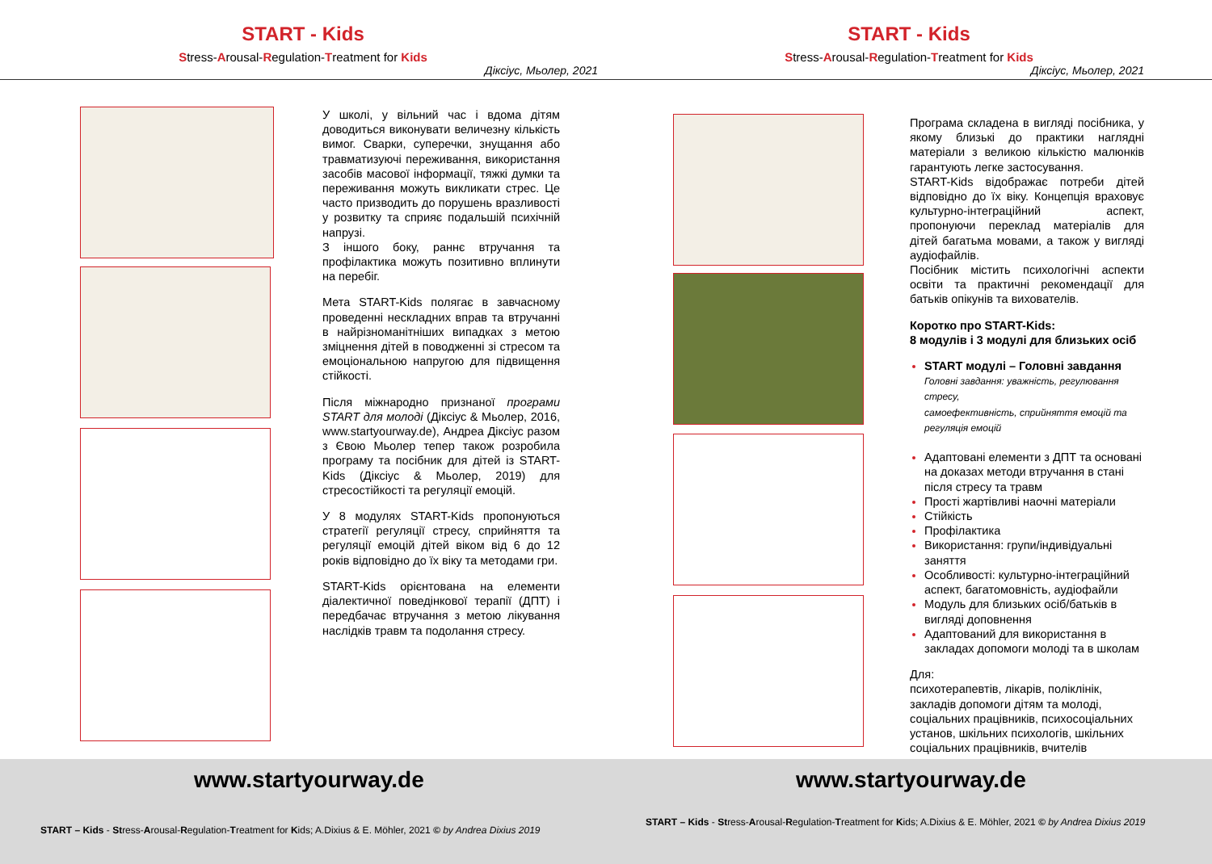START - Kids
Stress-Arousal-Regulation-Treatment for Kids
Діксіус, Мьолер, 2021
У школі, у вільний час і вдома дітям доводиться виконувати величезну кількість вимог. Сварки, суперечки, знущання або травматизуючі переживання, використання засобів масової інформації, тяжкі думки та переживання можуть викликати стрес. Це часто призводить до порушень вразливості у розвитку та сприяє подальшій психічній напрузі.
З іншого боку, раннє втручання та профілактика можуть позитивно вплинути на перебіг.
Мета START-Kids полягає в завчасному проведенні нескладних вправ та втручанні в найрізноманітніших випадках з метою зміцнення дітей в поводженні зі стресом та емоціональною напругою для підвищення стійкості.
Після міжнародно признаної програми START для молоді (Діксіус & Мьолер, 2016, www.startyourway.de), Андреа Діксіус разом з Євою Мьолер тепер також розробила програму та посібник для дітей із START-Kids (Діксіус & Мьолер, 2019) для стресостійкості та регуляції емоцій.
У 8 модулях START-Kids пропонуються стратегії регуляції стресу, сприйняття та регуляції емоцій дітей віком від 6 до 12 років відповідно до їх віку та методами гри.
START-Kids орієнтована на елементи діалектичної поведінкової терапії (ДПТ) і передбачає втручання з метою лікування наслідків травм та подолання стресу.
START - Kids
Stress-Arousal-Regulation-Treatment for Kids
Діксіус, Мьолер, 2021
Програма складена в вигляді посібника, у якому близькі до практики наглядні матеріали з великою кількістю малюнків гарантують легке застосування.
START-Kids відображає потреби дітей відповідно до їх віку. Концепція враховує культурно-інтеграційний аспект, пропонуючи переклад матеріалів для дітей багатьма мовами, а також у вигляді аудіофайлів.
Посібник містить психологічні аспекти освіти та практичні рекомендації для батьків опікунів та вихователів.
Коротко про START-Kids:
8 модулів і 3 модулі для близьких осіб
START модулі – Головні завдання
Головні завдання: уважність, регулювання стресу,
самоефективність, сприйняття емоцій та регуляція емоцій
Адаптовані елементи з ДПТ та основані на доказах методи втручання в стані після стресу та травм
Прості жартівливі наочні матеріали
Стійкість
Профілактика
Використання: групи/індивідуальні заняття
Особливості: культурно-інтеграційний аспект, багатомовність, аудіофайли
Модуль для близьких осіб/батьків в вигляді доповнення
Адаптований для використання в закладах допомоги молоді та в школам
Для:
психотерапевтів, лікарів, поліклінік, закладів допомоги дітям та молоді, соціальних працівників, психосоціальних установ, шкільних психологів, шкільних соціальних працівників, вчителів
www.startyourway.de www.startyourway.de
START – Kids - Stress-Arousal-Regulation-Treatment for Kids; A.Dixius & E. Möhler, 2021 © by Andrea Dixius 2019
START – Kids - Stress-Arousal-Regulation-Treatment for Kids; A.Dixius & E. Möhler, 2021 © by Andrea Dixius 2019